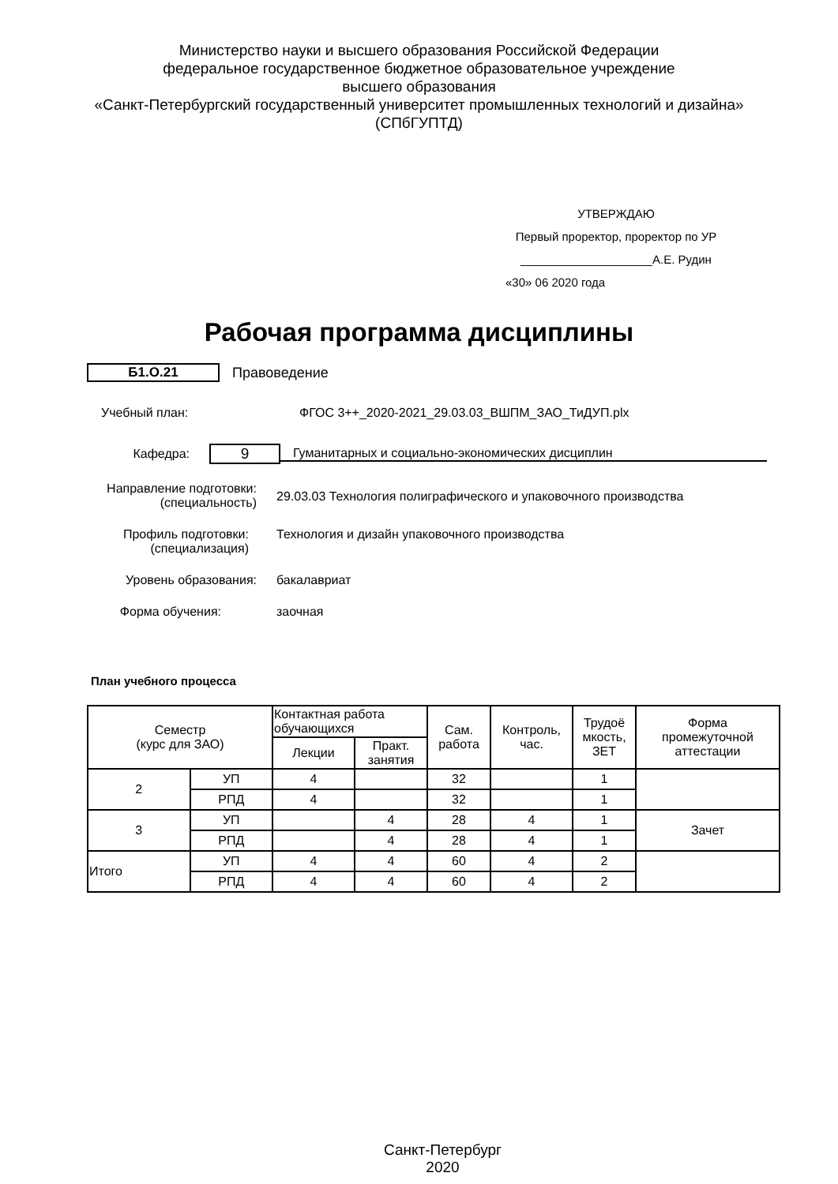Министерство науки и высшего образования Российской Федерации
федеральное государственное бюджетное образовательное учреждение
высшего образования
«Санкт-Петербургский государственный университет промышленных технологий и дизайна»
(СПбГУПТД)
УТВЕРЖДАЮ
Первый проректор, проректор по УР
____________________А.Е. Рудин
«30» 06 2020 года
Рабочая программа дисциплины
Б1.О.21 Правоведение
Учебный план: ФГОС 3++_2020-2021_29.03.03_ВШПМ_ЗАО_ТиДУП.plx
Кафедра:
9
Гуманитарных и социально-экономических дисциплин
Направление подготовки:
(специальность)
29.03.03 Технология полиграфического и упаковочного производства
Профиль подготовки:
(специализация)
Технология и дизайн упаковочного производства
Уровень образования: бакалавриат
Форма обучения: заочная
План учебного процесса
| Семестр (курс для ЗАО) | | Контактная работа обучающихся | | Сам. работа | Контроль, час. | Трудоё мкость, ЗЕТ | Форма промежуточной аттестации |
| --- | --- | --- | --- | --- | --- | --- | --- |
| | | Лекции | Практ. занятия | | | | |
| 2 | УП | 4 | | 32 | | 1 | |
| | РПД | 4 | | 32 | | 1 | |
| 3 | УП | | 4 | 28 | 4 | 1 | Зачет |
| | РПД | | 4 | 28 | 4 | 1 | |
| Итого | УП | 4 | 4 | 60 | 4 | 2 | |
| | РПД | 4 | 4 | 60 | 4 | 2 | |
Санкт-Петербург
2020